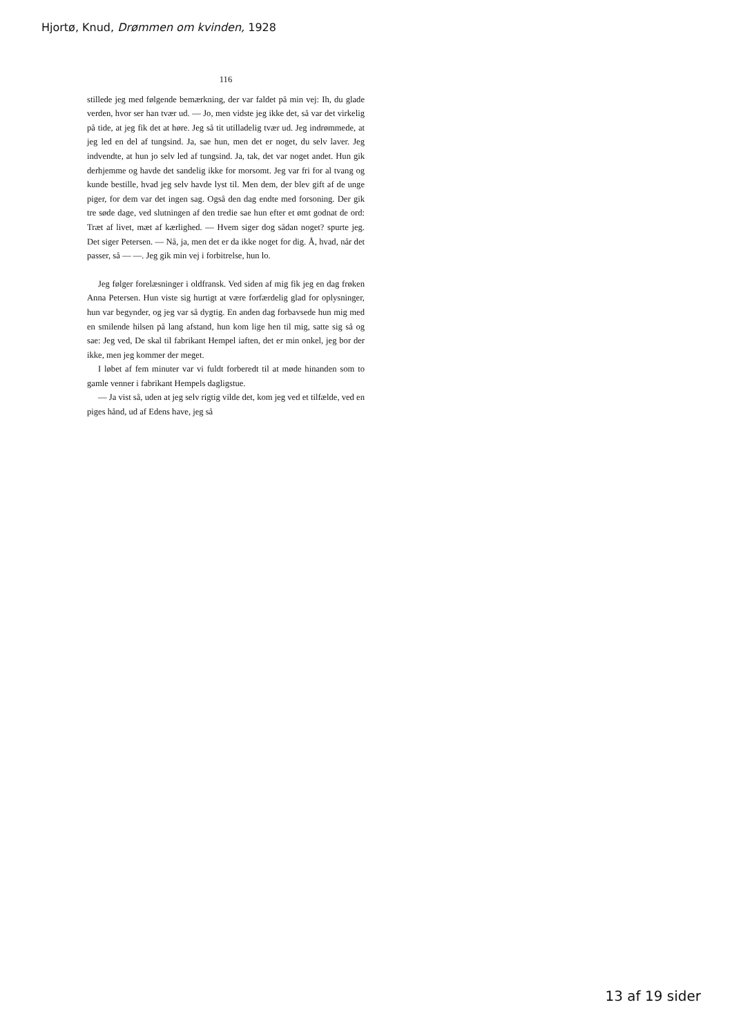Hjortø, Knud, Drømmen om kvinden, 1928
116
stillede jeg med følgende bemærkning, der var faldet på min vej: Ih, du glade verden, hvor ser han tvær ud. — Jo, men vidste jeg ikke det, så var det virkelig på tide, at jeg fik det at høre. Jeg så tit utilladelig tvær ud. Jeg indrømmede, at jeg led en del af tungsind. Ja, sae hun, men det er noget, du selv laver. Jeg indvendte, at hun jo selv led af tungsind. Ja, tak, det var noget andet. Hun gik derhjemme og havde det sandelig ikke for morsomt. Jeg var fri for al tvang og kunde bestille, hvad jeg selv havde lyst til. Men dem, der blev gift af de unge piger, for dem var det ingen sag. Også den dag endte med forsoning. Der gik tre søde dage, ved slutningen af den tredie sae hun efter et ømt godnat de ord: Træt af livet, mæt af kærlighed. — Hvem siger dog sådan noget? spurte jeg. Det siger Petersen. — Nå, ja, men det er da ikke noget for dig. Å, hvad, når det passer, så — —. Jeg gik min vej i forbitrelse, hun lo.
Jeg følger forelæsninger i oldfransk. Ved siden af mig fik jeg en dag frøken Anna Petersen. Hun viste sig hurtigt at være forfærdelig glad for oplysninger, hun var begynder, og jeg var så dygtig. En anden dag forbavsede hun mig med en smilende hilsen på lang afstand, hun kom lige hen til mig, satte sig så og sae: Jeg ved, De skal til fabrikant Hempel iaften, det er min onkel, jeg bor der ikke, men jeg kommer der meget.
I løbet af fem minuter var vi fuldt forberedt til at møde hinanden som to gamle venner i fabrikant Hempels dagligstue.
— Ja vist så, uden at jeg selv rigtig vilde det, kom jeg ved et tilfælde, ved en piges hånd, ud af Edens have, jeg så
13 af 19 sider